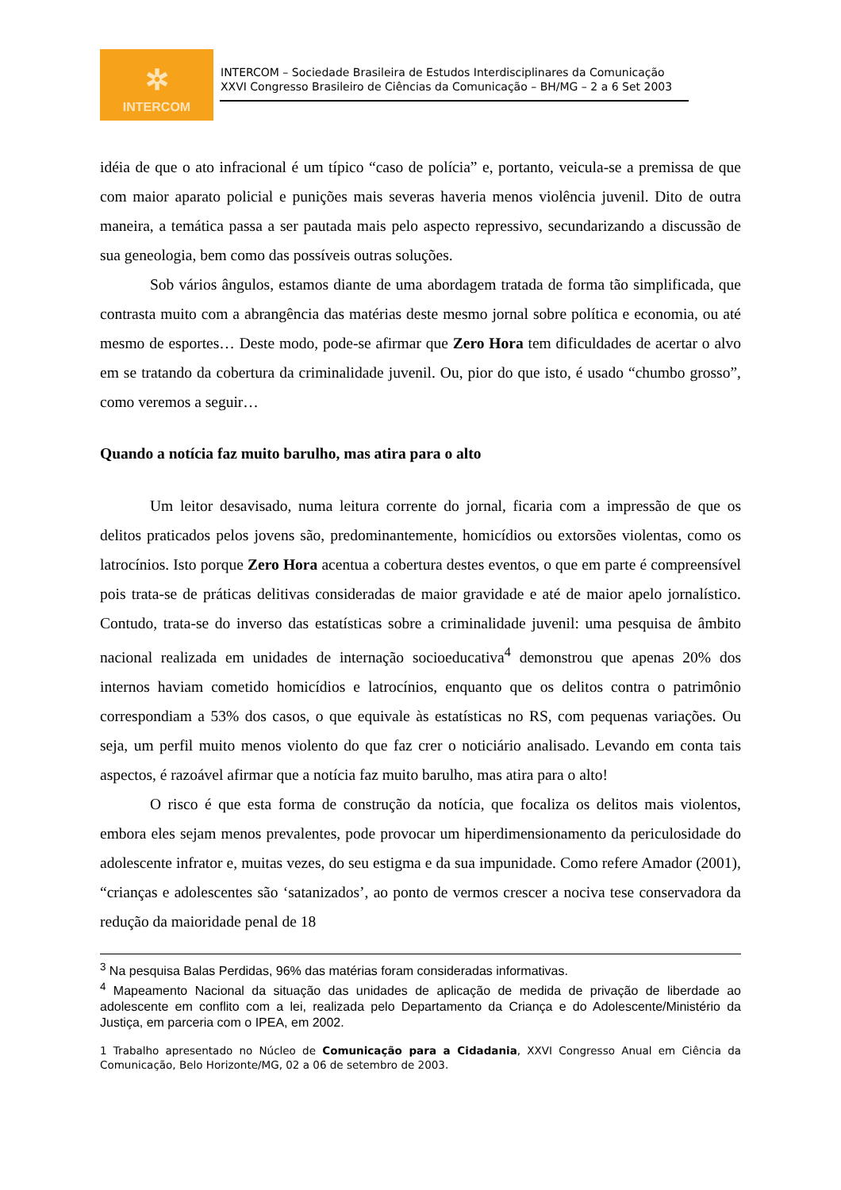✲
INTERCOM
INTERCOM – Sociedade Brasileira de Estudos Interdisciplinares da Comunicação
XXVI Congresso Brasileiro de Ciências da Comunicação – BH/MG – 2 a 6 Set 2003
idéia de que o ato infracional é um típico “caso de polícia” e, portanto, veicula-se a premissa de que com maior aparato policial e punições mais severas haveria menos violência juvenil. Dito de outra maneira, a temática passa a ser pautada mais pelo aspecto repressivo, secundarizando a discussão de sua geneologia, bem como das possíveis outras soluções.
Sob vários ângulos, estamos diante de uma abordagem tratada de forma tão simplificada, que contrasta muito com a abrangência das matérias deste mesmo jornal sobre política e economia, ou até mesmo de esportes… Deste modo, pode-se afirmar que Zero Hora tem dificuldades de acertar o alvo em se tratando da cobertura da criminalidade juvenil. Ou, pior do que isto, é usado “chumbo grosso”, como veremos a seguir…
Quando a notícia faz muito barulho, mas atira para o alto
Um leitor desavisado, numa leitura corrente do jornal, ficaria com a impressão de que os delitos praticados pelos jovens são, predominantemente, homicídios ou extorsões violentas, como os latrocínios. Isto porque Zero Hora acentua a cobertura destes eventos, o que em parte é compreensível pois trata-se de práticas delitivas consideradas de maior gravidade e até de maior apelo jornalístico. Contudo, trata-se do inverso das estatísticas sobre a criminalidade juvenil: uma pesquisa de âmbito nacional realizada em unidades de internação socioeducativa<sup>4</sup> demonstrou que apenas 20% dos internos haviam cometido homicídios e latrocínios, enquanto que os delitos contra o patrimônio correspondiam a 53% dos casos, o que equivale às estatísticas no RS, com pequenas variações. Ou seja, um perfil muito menos violento do que faz crer o noticiário analisado. Levando em conta tais aspectos, é razoável afirmar que a notícia faz muito barulho, mas atira para o alto!
O risco é que esta forma de construção da notícia, que focaliza os delitos mais violentos, embora eles sejam menos prevalentes, pode provocar um hiperdimensionamento da periculosidade do adolescente infrator e, muitas vezes, do seu estigma e da sua impunidade. Como refere Amador (2001), “crianças e adolescentes são ‘satanizados’, ao ponto de vermos crescer a nociva tese conservadora da redução da maioridade penal de 18
<sup>3</sup> Na pesquisa Balas Perdidas, 96% das matérias foram consideradas informativas.
<sup>4</sup> Mapeamento Nacional da situação das unidades de aplicação de medida de privação de liberdade ao adolescente em conflito com a lei, realizada pelo Departamento da Criança e do Adolescente/Ministério da Justiça, em parceria com o IPEA, em 2002.
1 Trabalho apresentado no Núcleo de Comunicação para a Cidadania, XXVI Congresso Anual em Ciência da Comunicação, Belo Horizonte/MG, 02 a 06 de setembro de 2003.